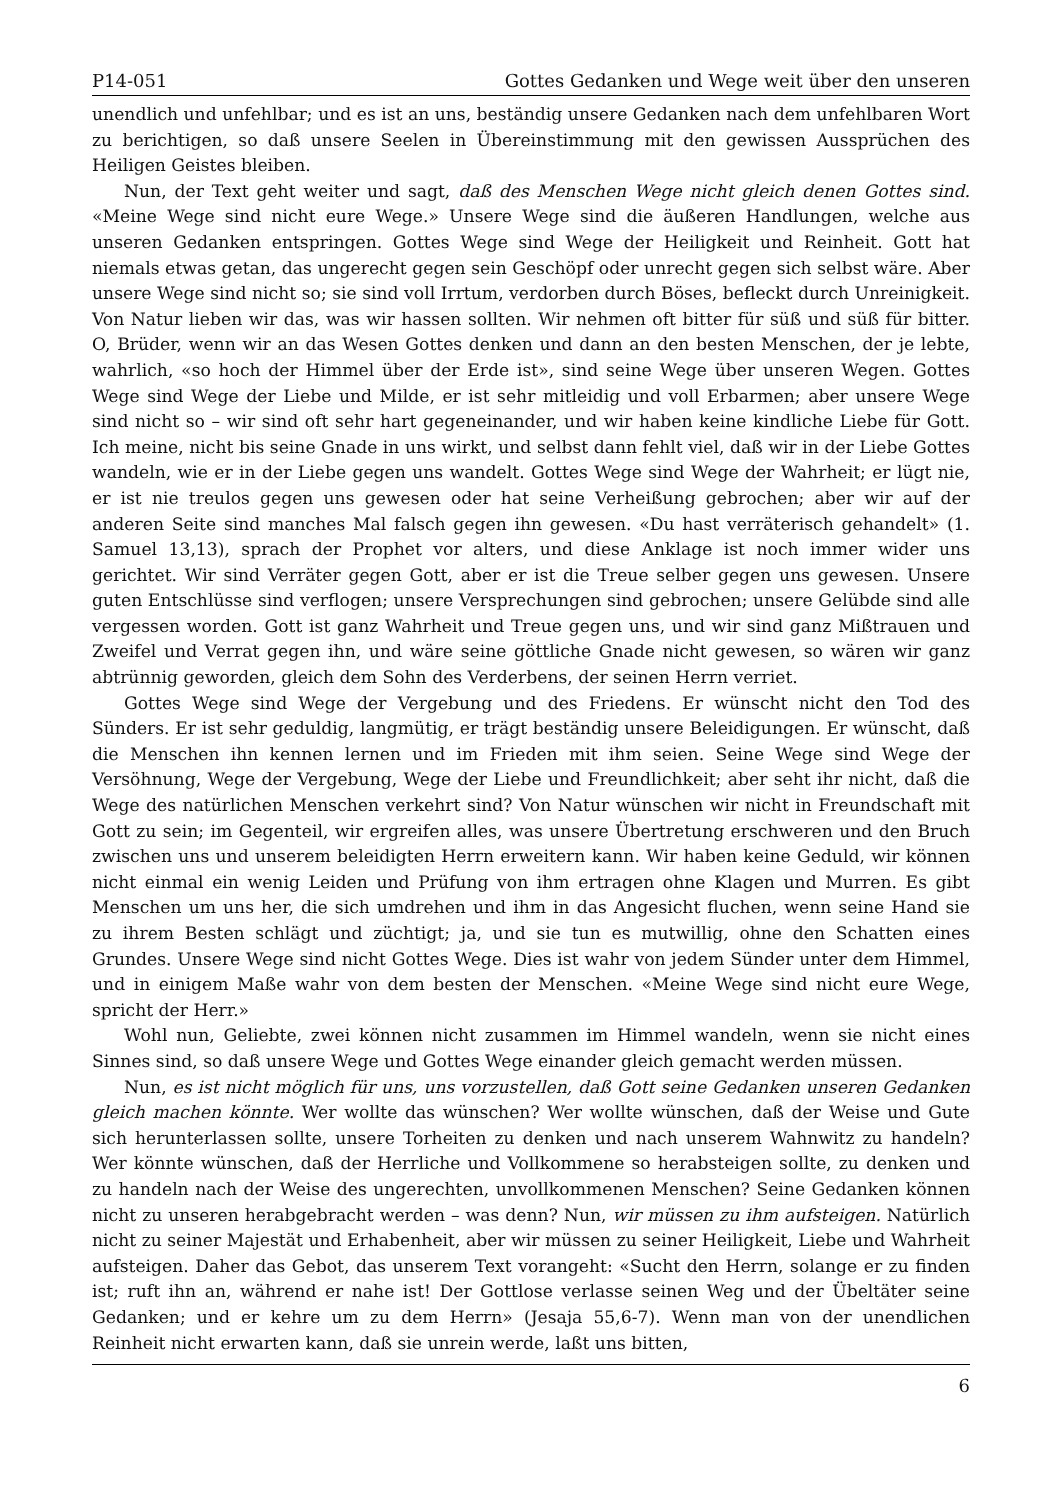P14-051 Gottes Gedanken und Wege weit über den unseren
unendlich und unfehlbar; und es ist an uns, beständig unsere Gedanken nach dem unfehlbaren Wort zu berichtigen, so daß unsere Seelen in Übereinstimmung mit den gewissen Aussprüchen des Heiligen Geistes bleiben.
Nun, der Text geht weiter und sagt, daß des Menschen Wege nicht gleich denen Gottes sind. «Meine Wege sind nicht eure Wege.» Unsere Wege sind die äußeren Handlungen, welche aus unseren Gedanken entspringen. Gottes Wege sind Wege der Heiligkeit und Reinheit. Gott hat niemals etwas getan, das ungerecht gegen sein Geschöpf oder unrecht gegen sich selbst wäre. Aber unsere Wege sind nicht so; sie sind voll Irrtum, verdorben durch Böses, befleckt durch Unreinigkeit. Von Natur lieben wir das, was wir hassen sollten. Wir nehmen oft bitter für süß und süß für bitter. O, Brüder, wenn wir an das Wesen Gottes denken und dann an den besten Menschen, der je lebte, wahrlich, «so hoch der Himmel über der Erde ist», sind seine Wege über unseren Wegen. Gottes Wege sind Wege der Liebe und Milde, er ist sehr mitleidig und voll Erbarmen; aber unsere Wege sind nicht so – wir sind oft sehr hart gegeneinander, und wir haben keine kindliche Liebe für Gott. Ich meine, nicht bis seine Gnade in uns wirkt, und selbst dann fehlt viel, daß wir in der Liebe Gottes wandeln, wie er in der Liebe gegen uns wandelt. Gottes Wege sind Wege der Wahrheit; er lügt nie, er ist nie treulos gegen uns gewesen oder hat seine Verheißung gebrochen; aber wir auf der anderen Seite sind manches Mal falsch gegen ihn gewesen. «Du hast verräterisch gehandelt» (1. Samuel 13,13), sprach der Prophet vor alters, und diese Anklage ist noch immer wider uns gerichtet. Wir sind Verräter gegen Gott, aber er ist die Treue selber gegen uns gewesen. Unsere guten Entschlüsse sind verflogen; unsere Versprechungen sind gebrochen; unsere Gelübde sind alle vergessen worden. Gott ist ganz Wahrheit und Treue gegen uns, und wir sind ganz Mißtrauen und Zweifel und Verrat gegen ihn, und wäre seine göttliche Gnade nicht gewesen, so wären wir ganz abtrünnig geworden, gleich dem Sohn des Verderbens, der seinen Herrn verriet.
Gottes Wege sind Wege der Vergebung und des Friedens. Er wünscht nicht den Tod des Sünders. Er ist sehr geduldig, langmütig, er trägt beständig unsere Beleidigungen. Er wünscht, daß die Menschen ihn kennen lernen und im Frieden mit ihm seien. Seine Wege sind Wege der Versöhnung, Wege der Vergebung, Wege der Liebe und Freundlichkeit; aber seht ihr nicht, daß die Wege des natürlichen Menschen verkehrt sind? Von Natur wünschen wir nicht in Freundschaft mit Gott zu sein; im Gegenteil, wir ergreifen alles, was unsere Übertretung erschweren und den Bruch zwischen uns und unserem beleidigten Herrn erweitern kann. Wir haben keine Geduld, wir können nicht einmal ein wenig Leiden und Prüfung von ihm ertragen ohne Klagen und Murren. Es gibt Menschen um uns her, die sich umdrehen und ihm in das Angesicht fluchen, wenn seine Hand sie zu ihrem Besten schlägt und züchtigt; ja, und sie tun es mutwillig, ohne den Schatten eines Grundes. Unsere Wege sind nicht Gottes Wege. Dies ist wahr von jedem Sünder unter dem Himmel, und in einigem Maße wahr von dem besten der Menschen. «Meine Wege sind nicht eure Wege, spricht der Herr.»
Wohl nun, Geliebte, zwei können nicht zusammen im Himmel wandeln, wenn sie nicht eines Sinnes sind, so daß unsere Wege und Gottes Wege einander gleich gemacht werden müssen.
Nun, es ist nicht möglich für uns, uns vorzustellen, daß Gott seine Gedanken unseren Gedanken gleich machen könnte. Wer wollte das wünschen? Wer wollte wünschen, daß der Weise und Gute sich herunterlassen sollte, unsere Torheiten zu denken und nach unserem Wahnwitz zu handeln? Wer könnte wünschen, daß der Herrliche und Vollkommene so herabsteigen sollte, zu denken und zu handeln nach der Weise des ungerechten, unvollkommenen Menschen? Seine Gedanken können nicht zu unseren herabgebracht werden – was denn? Nun, wir müssen zu ihm aufsteigen. Natürlich nicht zu seiner Majestät und Erhabenheit, aber wir müssen zu seiner Heiligkeit, Liebe und Wahrheit aufsteigen. Daher das Gebot, das unserem Text vorangeht: «Sucht den Herrn, solange er zu finden ist; ruft ihn an, während er nahe ist! Der Gottlose verlasse seinen Weg und der Übeltäter seine Gedanken; und er kehre um zu dem Herrn» (Jesaja 55,6-7). Wenn man von der unendlichen Reinheit nicht erwarten kann, daß sie unrein werde, laßt uns bitten,
6